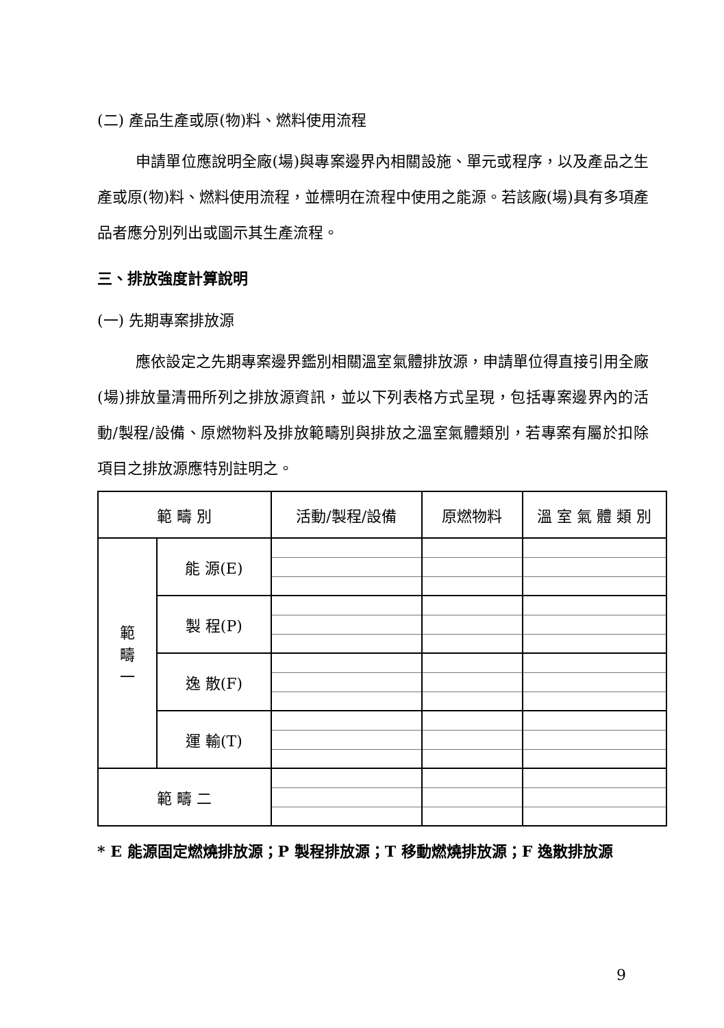(二) 產品生產或原(物)料、燃料使用流程
申請單位應說明全廠(場)與專案邊界內相關設施、單元或程序，以及產品之生產或原(物)料、燃料使用流程，並標明在流程中使用之能源。若該廠(場)具有多項產品者應分別列出或圖示其生產流程。
三、排放強度計算說明
(一) 先期專案排放源
應依設定之先期專案邊界鑑別相關溫室氣體排放源，申請單位得直接引用全廠(場)排放量清冊所列之排放源資訊，並以下列表格方式呈現，包括專案邊界內的活動/製程/設備、原燃物料及排放範疇別與排放之溫室氣體類別，若專案有屬於扣除項目之排放源應特別註明之。
| 範 疇 別 | | 活動/製程/設備 | 原燃物料 | 溫 室 氣 體 類 別 |
| --- | --- | --- | --- | --- |
| 範 疇 一 | 能 源(E) | | | |
| | 製 程(P) | | | |
| | 逸 散(F) | | | |
| | 運 輸(T) | | | |
| 範 疇 二 | | | | |
* E 能源固定燃燒排放源；P 製程排放源；T 移動燃燒排放源；F 逸散排放源
9